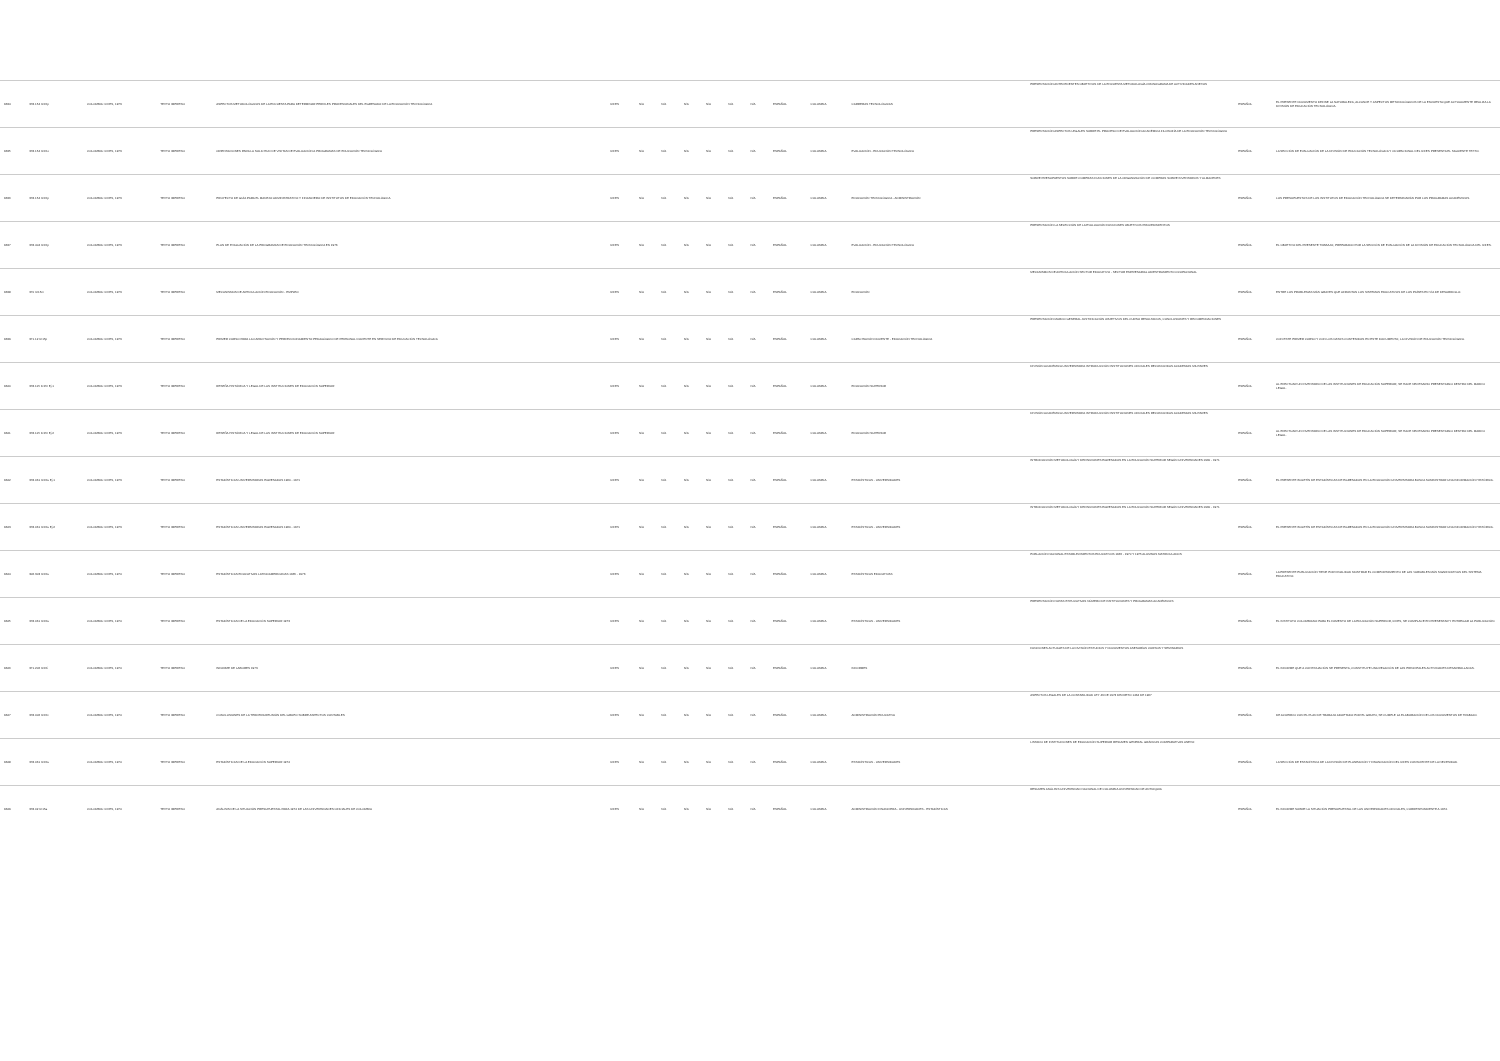| 9634 | 378.154 IC15p | COLOMBIA: ICFES, 1973 | TEXTO IMPRESO | ASPECTOS METODOLÓGICOS DE LA ENCUESTA PARA DETERMINAR PERFILES PROFESIONALES DEL EGRESADO DE LA EDUCACIÓN TECNOLÓGICA | ICFES | N/A | N/A | N/A | N/A | N/A | N/A | ESPAÑOL | COLOMBIA | CARRERAS TECNOLÓGICAS | PRESENTACIÓN ANTECEDENTES OBJETIVOS DE LA ENCUESTA METODOLOGÍA CRONOGRAMA DE ACTIVIDADES ANEXOS | ESPAÑOL | EL PRESENTE DOCUMENTO DEFINE LA NATURALEZA, ALCANCE Y ASPECTOS METODOLÓGICOS DE LA ENCUESTA QUE ACTUALMENTE REALIZA LA DIVISIÓN DE EDUCACIÓN TECNOLÓGICA. |
| 9635 | 378.154 IC15o | COLOMBIA: ICFES, 1973 | TEXTO IMPRESO | ORIENTACIONES PARA LA SOLICITUD DE VISITAS DE EVALUACIÓN A PROGRAMAS DE EDUCACIÓN TECNOLÓGICA | ICFES | N/A | N/A | N/A | N/A | N/A | N/A | ESPAÑOL | COLOMBIA | EVALUACIÓN - EDUCACIÓN TECNOLÓGICA | PRESENTACIÓN ASPECTOS LEGALES SOBRE EL PROCESO DE EVALUACIÓN ACADÉMICA FILOSOFÍA DE LA EDUCACIÓN TECNOLÓGICA | ESPAÑOL | LA SECCIÓN DE EVALUACIÓN DE LA DIVISIÓN DE EDUCACIÓN TECNOLÓGICA Y OCUPACIONAL DEL ICFES PRESENTA EL SIGUIENTE TEXTO. |
| 9636 | 378.154 IC15p | COLOMBIA: ICFES, 1973 | TEXTO IMPRESO | PROYECTO DE GUÍA PARA EL MANEJO ADMINISTRATIVO Y FINANCIERO DE INSTITUTOS DE EDUCACIÓN TECNOLÓGICA | ICFES | N/A | N/A | N/A | N/A | N/A | N/A | ESPAÑOL | COLOMBIA | EDUCACIÓN TECNOLÓGICA - ADMINISTRACIÓN | SOBRE PRESUPUESTOS SOBRE COMPRAS FUNCIONES DE LA ORGANIZACIÓN DE COMPRAS SOBRE INVENTARIOS Y ALMACENES | ESPAÑOL | LOS PRESUPUESTOS DE LOS INSTITUTOS DE EDUCACIÓN TECNOLÓGICA SE DETERMINARÁN POR LOS PROGRAMAS ACADÉMICOS. |
| 9637 | 378.404 IC15p | COLOMBIA: ICFES, 1973 | TEXTO IMPRESO | PLAN DE EVALUACIÓN DE LA PROGRAMAS DE EDUCACIÓN TECNOLÓGICA EN 1973 | ICFES | N/A | N/A | N/A | N/A | N/A | N/A | ESPAÑOL | COLOMBIA | EVALUACIÓN - EDUCACIÓN TECNOLÓGICA | PRESENTACIÓN LA SELECCIÓN DE LA EVALUACIÓN FUNCIONES OBJETIVOS PROCEDIMIENTOS | ESPAÑOL | EL OBJETIVO DEL PRESENTE TRABAJO, PREPARADO POR LA SECCIÓN DE EVALUACIÓN DE LA DIVISIÓN DE EDUCACIÓN TECNOLÓGICA DEL ICFES. |
| 9638 | 370 IC15m | COLOMBIA: ICFES, 1973 | TEXTO IMPRESO | MECANISMOS DE ARTICULACIÓN EDUCACIÓN - EMPLEO | ICFES | N/A | N/A | N/A | N/A | N/A | N/A | ESPAÑOL | COLOMBIA | EDUCACIÓN | MECANISMOS DE ARTICULACIÓN SECTOR EDUCATIVO - SECTOR EMPRESARIAL ADIESTRAMIENTO OCUPACIONAL | ESPAÑOL | ENTRE LOS PROBLEMAS MÁS GRAVES QUE AFRONTAN LOS SISTEMAS EDUCATIVOS DE LOS PAÍSES EN VÍA DE DESARROLLO. |
| 9639 | 371.12 IC15p | COLOMBIA: ICFES, 1973 | TEXTO IMPRESO | PRIMER CURSO PARA LA CAPACITACIÓN Y PERFECCIONAMIENTO PEDAGÓGICO DE PERSONAL DOCENTE EN SERVICIO DE EDUCACIÓN TECNOLÓGICA | ICFES | N/A | N/A | N/A | N/A | N/A | N/A | ESPAÑOL | COLOMBIA | CAPACITACIÓN DOCENTE - EDUCACIÓN TECNOLÓGICA | PRESENTACIÓN MARCO GENERAL JUSTIFICACIÓN OBJETIVOS DEL CURSO RESULTADOS, CONCLUSIONES Y RECOMENDACIONES | ESPAÑOL | CON ESTE PRIMER CURSO Y CON LOS DATOS CONTENIDOS EN ESTE DOCUMENTO, LA DIVISIÓN DE EDUCACIÓN TECNOLÓGICA. |
| 9640 | 378.115 IC15r Ej.1 | COLOMBIA: ICFES, 1973 | TEXTO IMPRESO | RESEÑA HISTÓRICA Y LEGAL DE LAS INSTITUCIONES DE EDUCACIÓN SUPERIOR | ICFES | N/A | N/A | N/A | N/A | N/A | N/A | ESPAÑOL | COLOMBIA | EDUCACIÓN SUPERIOR | DIVISIÓN ACADÉMICA UNIVERSITARIA INTRODUCCIÓN INSTITUCIONES OFICIALES RECONOCIDAS ACADEMIAS MILITARES | ESPAÑOL | AL EFECTUAR UN INVENTARIO DE LAS INSTITUCIONES DE EDUCACIÓN SUPERIOR, SE HACE NECESARIO PRESENTARLO DENTRO DEL MARCO LEGAL. |
| 9641 | 378.115 IC15r Ej.2 | COLOMBIA: ICFES, 1973 | TEXTO IMPRESO | RESEÑA HISTÓRICA Y LEGAL DE LAS INSTITUCIONES DE EDUCACIÓN SUPERIOR | ICFES | N/A | N/A | N/A | N/A | N/A | N/A | ESPAÑOL | COLOMBIA | EDUCACIÓN SUPERIOR | DIVISIÓN ACADÉMICA UNIVERSITARIA INTRODUCCIÓN INSTITUCIONES OFICIALES RECONOCIDAS ACADEMIAS MILITARES | ESPAÑOL | AL EFECTUAR UN INVENTARIO DE LAS INSTITUCIONES DE EDUCACIÓN SUPERIOR, SE HACE NECESARIO PRESENTARLO DENTRO DEL MARCO LEGAL. |
| 9642 | 378.061 IC15e Ej.1 | COLOMBIA: ICFES, 1973 | TEXTO IMPRESO | ESTADÍSTICAS UNIVERSITARIAS EGRESADOS 1960 - 1971 | ICFES | N/A | N/A | N/A | N/A | N/A | N/A | ESPAÑOL | COLOMBIA | ESTADÍSTICAS - UNIVERSIDADES | INTRODUCCIÓN METODOLOGÍA Y DEFINICIONES EGRESADOS EN LA EDUCACIÓN SUPERIOR SEGÚN UNIVERSIDADES 1960 - 1971 | ESPAÑOL | EL PRESENTE BOLETÍN DE ESTADÍSTICAS DE EGRESADOS EN LA EDUCACIÓN UNIVERSITARIA BUSCA SUMINISTRAR UNA INFORMACIÓN HISTÓRICA. |
| 9643 | 378.061 IC15e Ej.2 | COLOMBIA: ICFES, 1973 | TEXTO IMPRESO | ESTADÍSTICAS UNIVERSITARIAS EGRESADOS 1960 - 1971 | ICFES | N/A | N/A | N/A | N/A | N/A | N/A | ESPAÑOL | COLOMBIA | ESTADÍSTICAS - UNIVERSIDADES | INTRODUCCIÓN METODOLOGÍA Y DEFINICIONES EGRESADOS EN LA EDUCACIÓN SUPERIOR SEGÚN UNIVERSIDADES 1960 - 1971 | ESPAÑOL | EL PRESENTE BOLETÍN DE ESTADÍSTICAS DE EGRESADOS EN LA EDUCACIÓN UNIVERSITARIA BUSCA SUMINISTRAR UNA INFORMACIÓN HISTÓRICA. |
| 9644 | 306.303 IC15e | COLOMBIA: ICFES, 1974 | TEXTO IMPRESO | ESTADÍSTICAS EDUCATIVAS LATINOAMERICANAS 1965 - 1973 | ICFES | N/A | N/A | N/A | N/A | N/A | N/A | ESPAÑOL | COLOMBIA | ESTADÍSTICAS EDUCATIVAS | POBLACIÓN NACIONAL ESTABLECIMIENTOS EDUCATIVOS 1965 - 1970 Y 1975 ALUMNOS MATRICULADOS | ESPAÑOL | LA PRESENTE PUBLICACIÓN TIENE POR FINALIDAD MOSTRAR EL COMPORTAMIENTO DE LAS VARIABLES MÁS SIGNIFICATIVAS DEL SISTEMA EDUCATIVO. |
| 9645 | 378.061 IC15e | COLOMBIA: ICFES, 1974 | TEXTO IMPRESO | ESTADÍSTICAS DE LA EDUCACIÓN SUPERIOR 1973 | ICFES | N/A | N/A | N/A | N/A | N/A | N/A | ESPAÑOL | COLOMBIA | ESTADÍSTICAS - UNIVERSIDADES | PRESENTACIÓN NOTAS EXPLICATIVAS NÚMERO DE INSTITUCIONES Y PROGRAMAS ACADÉMICOS | ESPAÑOL | EL INSTITUTO COLOMBIANO PARA EL FOMENTO DE LA EDUCACIÓN SUPERIOR, ICFES, SE COMPLACE EN PRESENTAR Y ENTREGAR LA PUBLICACIÓN. |
| 9646 | 371.206 IC15i | COLOMBIA: ICFES, 1974 | TEXTO IMPRESO | INFORME DE LABORES 1973 | ICFES | N/A | N/A | N/A | N/A | N/A | N/A | ESPAÑOL | COLOMBIA | INFORMES | FUNCIONES ACTUALES DE LA DIVISIÓN ESTUDIOS Y DOCUMENTOS ASESORÍAS CURSOS Y SEMINARIOS | ESPAÑOL | EL INFORME QUE A CONTINUACIÓN SE PRESENTA, CONSTITUYE UNA RELACIÓN DE LAS PRINCIPALES ACTIVIDADES DESARROLLADAS. |
| 9647 | 378.006 IC15c | COLOMBIA: ICFES, 1974 | TEXTO IMPRESO | CONCLUSIONES DE LA TERCERA REUNIÓN DEL GRUPO SOBRE ASPECTOS CONTABLES | ICFES | N/A | N/A | N/A | N/A | N/A | N/A | ESPAÑOL | COLOMBIA | ADMINISTRACIÓN EDUCATIVA | ASPECTOS LEGALES DE LA CONTABILIDAD LEY 43 DE 1973 DECRETO 1434 DE 1967 | ESPAÑOL | DE ACUERDO CON EL PLAN DE TRABAJO ADOPTADO POR EL GRUPO, SE CUMPLE LA ELABORACIÓN DE LOS DOCUMENTOS DE TRABAJO. |
| 9648 | 378.061 IC15e | COLOMBIA: ICFES, 1974 | TEXTO IMPRESO | ESTADÍSTICAS DE LA EDUCACIÓN SUPERIOR 1974 | ICFES | N/A | N/A | N/A | N/A | N/A | N/A | ESPAÑOL | COLOMBIA | ESTADÍSTICAS - UNIVERSIDADES | LISTADO DE INSTITUCIONES DE EDUCACIÓN SUPERIOR RESUMEN GENERAL GRÁFICAS COMPARATIVAS ANEXO | ESPAÑOL | LA SECCIÓN DE ESTADÍSTICA DE LA DIVISIÓN DE PLANEACIÓN Y FINANCIACIÓN DEL ICFES CONSCIENTE DE LA NECESIDAD. |
| 9649 | 378.02 IC15a | COLOMBIA: ICFES, 1974 | TEXTO IMPRESO | ANÁLISIS DE LA SITUACIÓN PRESUPUESTAL PARA 1974 DE LAS UNIVERSIDADES OFICIALES DE COLOMBIA | ICFES | N/A | N/A | N/A | N/A | N/A | N/A | ESPAÑOL | COLOMBIA | ADMINISTRACIÓN FINANCIERA - UNIVERSIDADES - ESTADÍSTICAS | RESUMEN ANÁLISIS UNIVERSIDAD NACIONAL DE COLOMBIA UNIVERSIDAD DE ANTIOQUIA | ESPAÑOL | EL INFORME SOBRE LA SITUACIÓN PRESUPUESTAL DE LAS UNIVERSIDADES OFICIALES, CORRESPONDIENTE A 1974. |